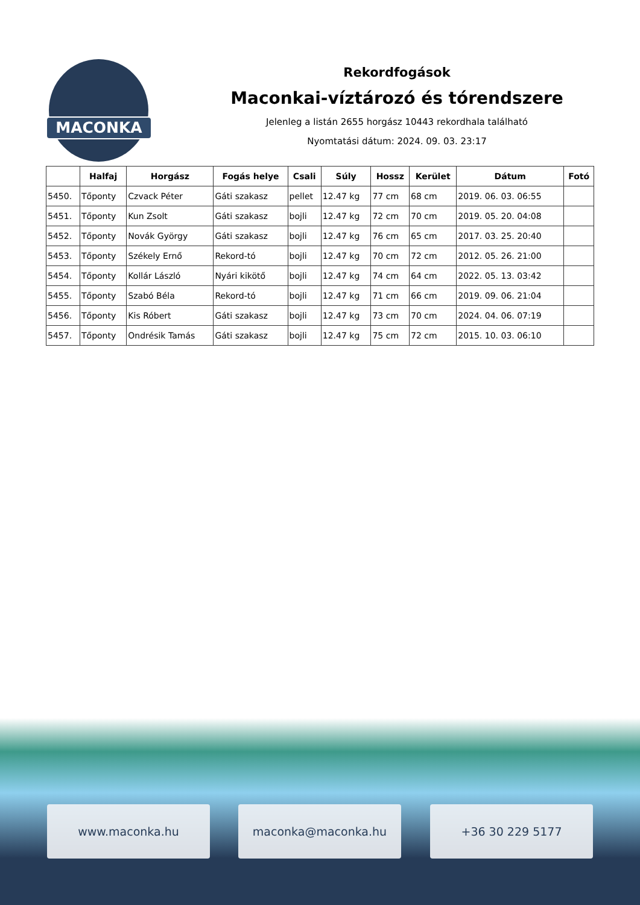MACONKA
Rekordfogások
Maconkai-víztározó és tórendszere
Jelenleg a listán 2655 horgász 10443 rekordhala található
Nyomtatási dátum: 2024. 09. 03. 23:17
| | Halfaj | Horgász | Fogás helye | Csali | Súly | Hossz | Kerület | Dátum | Fotó |
| --- | --- | --- | --- | --- | --- | --- | --- | --- | --- |
| 5450. | Tőponty | Czvack Péter | Gáti szakasz | pellet | 12.47 kg | 77 cm | 68 cm | 2019. 06. 03. 06:55 | |
| 5451. | Tőponty | Kun Zsolt | Gáti szakasz | bojli | 12.47 kg | 72 cm | 70 cm | 2019. 05. 20. 04:08 | |
| 5452. | Tőponty | Novák György | Gáti szakasz | bojli | 12.47 kg | 76 cm | 65 cm | 2017. 03. 25. 20:40 | |
| 5453. | Tőponty | Székely Ernő | Rekord-tó | bojli | 12.47 kg | 70 cm | 72 cm | 2012. 05. 26. 21:00 | |
| 5454. | Tőponty | Kollár László | Nyári kikötő | bojli | 12.47 kg | 74 cm | 64 cm | 2022. 05. 13. 03:42 | |
| 5455. | Tőponty | Szabó Béla | Rekord-tó | bojli | 12.47 kg | 71 cm | 66 cm | 2019. 09. 06. 21:04 | |
| 5456. | Tőponty | Kis Róbert | Gáti szakasz | bojli | 12.47 kg | 73 cm | 70 cm | 2024. 04. 06. 07:19 | |
| 5457. | Tőponty | Ondrésik Tamás | Gáti szakasz | bojli | 12.47 kg | 75 cm | 72 cm | 2015. 10. 03. 06:10 | |
www.maconka.hu maconka@maconka.hu +36 30 229 5177